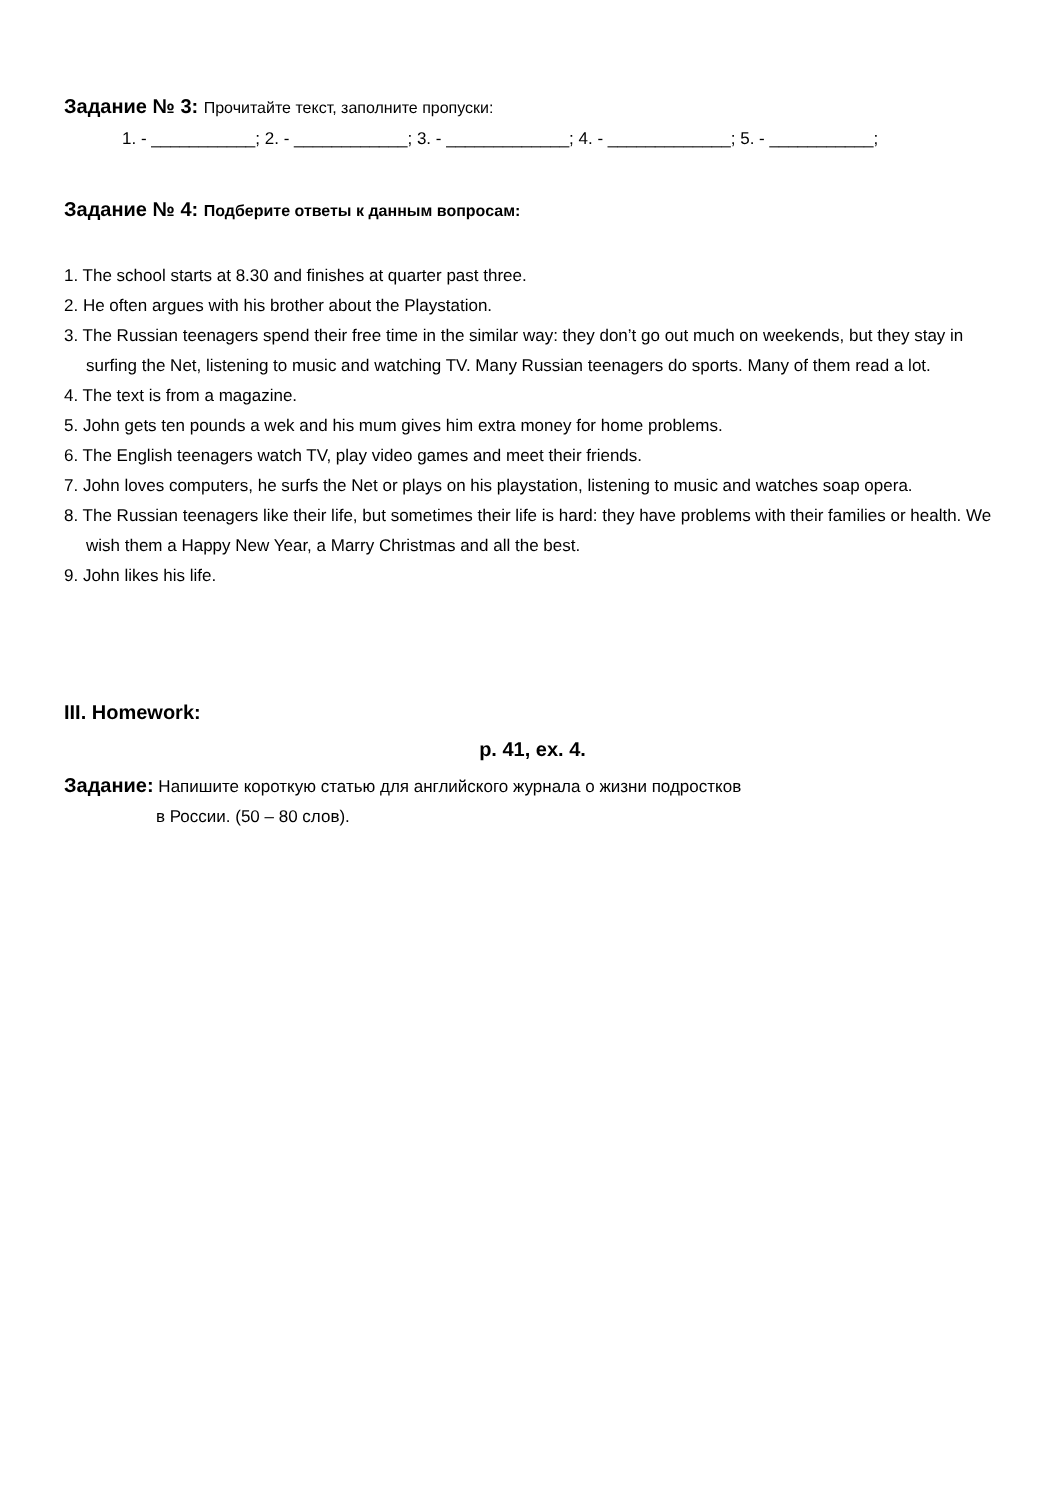Задание № 3: Прочитайте текст, заполните пропуски:
1. - ___________; 2. - ____________; 3. - _____________; 4. - _____________; 5. - ___________;
Задание № 4: Подберите ответы к данным вопросам:
1. The school starts at 8.30 and finishes at quarter past three.
2. He often argues with his brother about the Playstation.
3. The Russian teenagers spend their free time in the similar way: they don’t go out much on weekends, but they stay in surfing the Net, listening to music and watching TV. Many Russian teenagers do sports. Many of them read a lot.
4. The text is from a magazine.
5. John gets ten pounds a wek and his mum gives him extra money for home problems.
6. The English teenagers watch TV, play video games and meet their friends.
7. John loves computers, he surfs the Net or plays on his playstation, listening to music and watches soap opera.
8. The Russian teenagers like their life, but sometimes their life is hard: they have problems with their families or health. We wish them a Happy New Year, a Marry Christmas and all the best.
9. John likes his life.
III. Homework:
p. 41, ex. 4.
Задание: Напишите короткую статью для английского журнала о жизни подростков
в России. (50 – 80 слов).